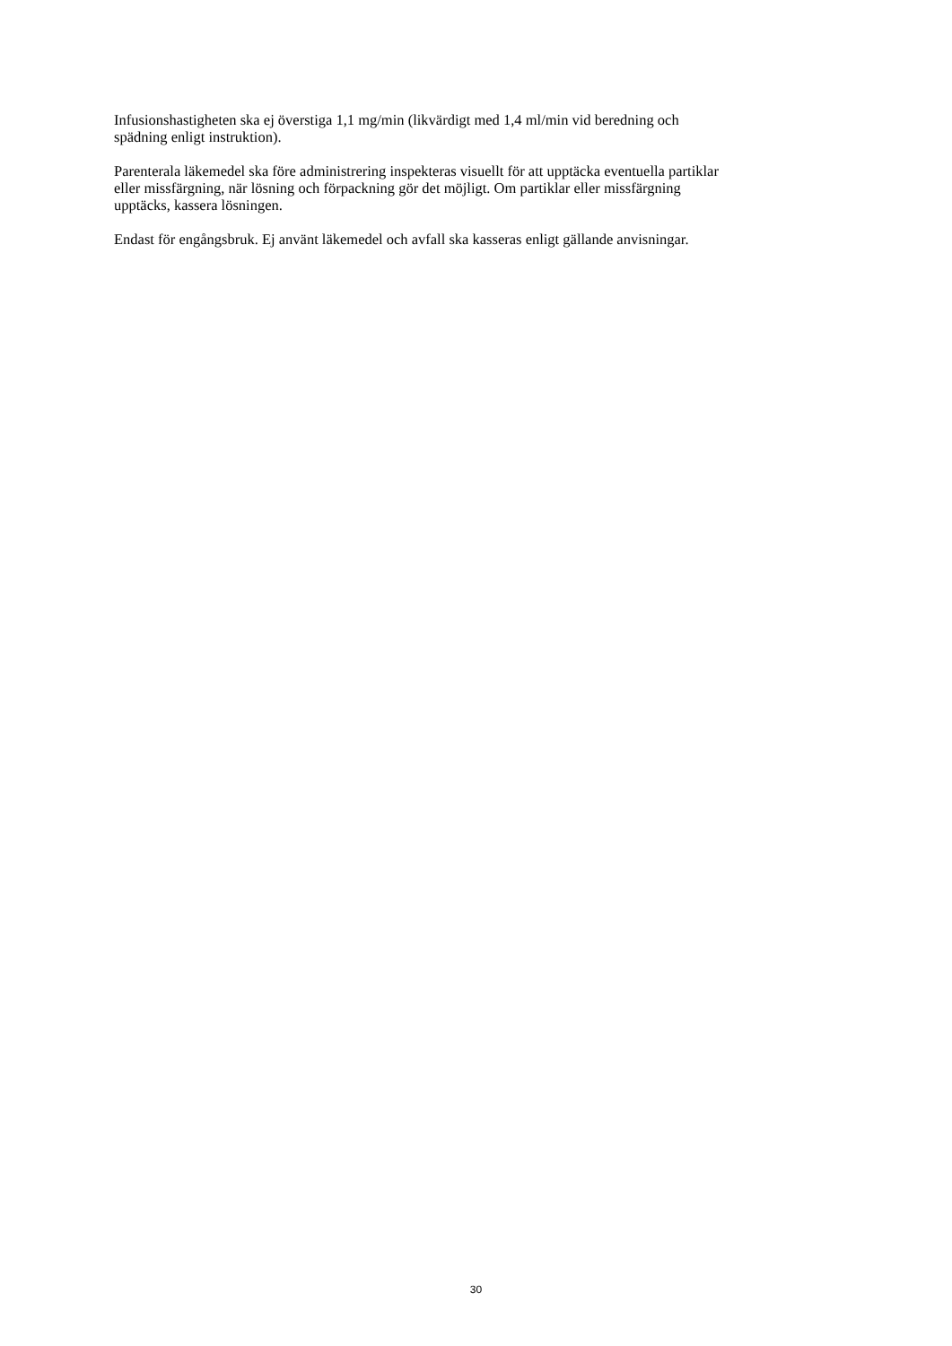Infusionshastigheten ska ej överstiga 1,1 mg/min (likvärdigt med 1,4 ml/min vid beredning och
spädning enligt instruktion).
Parenterala läkemedel ska före administrering inspekteras visuellt för att upptäcka eventuella partiklar
eller missfärgning, när lösning och förpackning gör det möjligt. Om partiklar eller missfärgning
upptäcks, kassera lösningen.
Endast för engångsbruk. Ej använt läkemedel och avfall ska kasseras enligt gällande anvisningar.
30